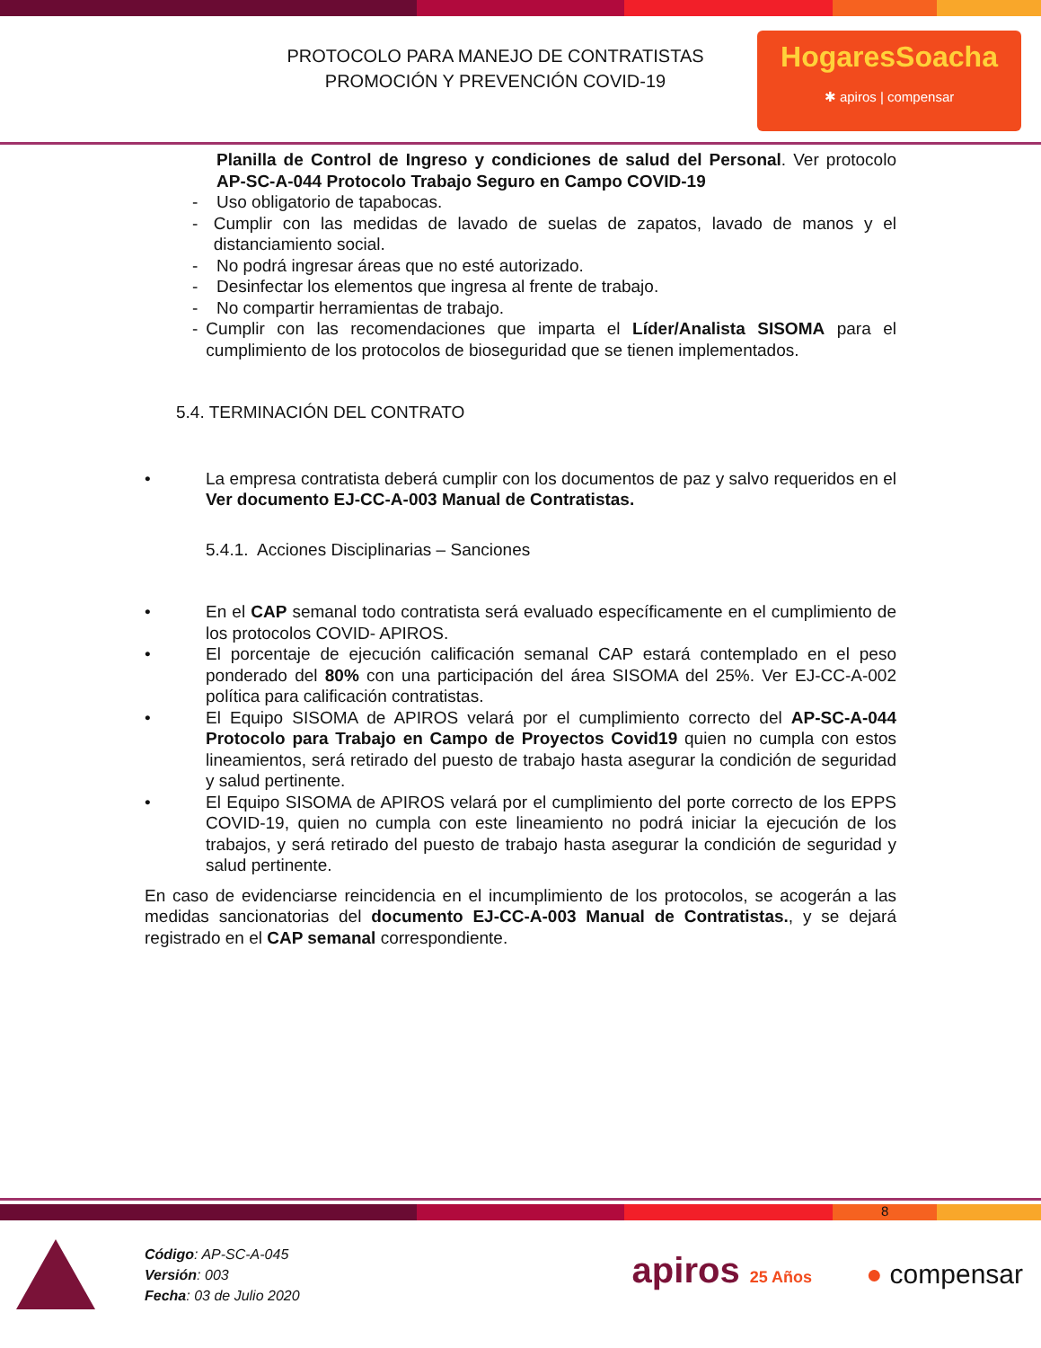PROTOCOLO PARA MANEJO DE CONTRATISTAS
PROMOCIÓN Y PREVENCIÓN COVID-19
HogaresSoacha
✱ apiros | compensar
Planilla de Control de Ingreso y condiciones de salud del Personal. Ver protocolo AP-SC-A-044 Protocolo Trabajo Seguro en Campo COVID-19
- Uso obligatorio de tapabocas.
- Cumplir con las medidas de lavado de suelas de zapatos, lavado de manos y el distanciamiento social.
- No podrá ingresar áreas que no esté autorizado.
- Desinfectar los elementos que ingresa al frente de trabajo.
- No compartir herramientas de trabajo.
- Cumplir con las recomendaciones que imparta el Líder/Analista SISOMA para el cumplimiento de los protocolos de bioseguridad que se tienen implementados.
5.4. TERMINACIÓN DEL CONTRATO
• La empresa contratista deberá cumplir con los documentos de paz y salvo requeridos en el Ver documento EJ-CC-A-003 Manual de Contratistas.
5.4.1. Acciones Disciplinarias – Sanciones
• En el CAP semanal todo contratista será evaluado específicamente en el cumplimiento de los protocolos COVID- APIROS.
• El porcentaje de ejecución calificación semanal CAP estará contemplado en el peso ponderado del 80% con una participación del área SISOMA del 25%. Ver EJ-CC-A-002 política para calificación contratistas.
• El Equipo SISOMA de APIROS velará por el cumplimiento correcto del AP-SC-A-044 Protocolo para Trabajo en Campo de Proyectos Covid19 quien no cumpla con estos lineamientos, será retirado del puesto de trabajo hasta asegurar la condición de seguridad y salud pertinente.
• El Equipo SISOMA de APIROS velará por el cumplimiento del porte correcto de los EPPS COVID-19, quien no cumpla con este lineamiento no podrá iniciar la ejecución de los trabajos, y será retirado del puesto de trabajo hasta asegurar la condición de seguridad y salud pertinente.
En caso de evidenciarse reincidencia en el incumplimiento de los protocolos, se acogerán a las medidas sancionatorias del documento EJ-CC-A-003 Manual de Contratistas., y se dejará registrado en el CAP semanal correspondiente.
8
Código: AP-SC-A-045
Versión: 003
Fecha: 03 de Julio 2020
apiros 25 Años
● compensar